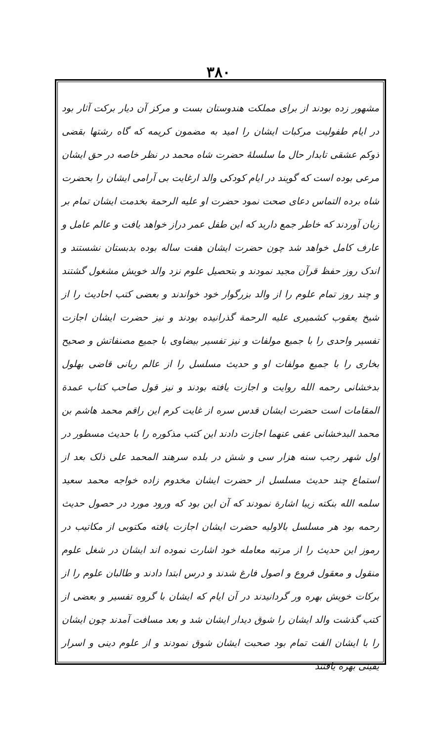۳۸۰
مشهور زده بودند از برای مملکت هندوستان بست و مرکز آن دیار برکت آثار بود در ایام طفولیت مرکبات ایشان را امید به مضمون کریمه که گاه رشتها بقضی ذوکم عشقی تابدار حال ما سلسلهٔ حضرت شاه محمد در نظر خاصه در حق ایشان مرعی بوده است که گویند در ایام کودکی والد ارغایت بی آرامی ایشان را بحضرت شاه برده التماس دعای صحت نمود حضرت او علیه الرحمة بخدمت ایشان تمام بر زبان آوردند که خاطر جمع دارید که این طفل عمر دراز خواهد یافت و عالم عامل و عارف کامل خواهد شد چون حضرت ایشان هفت ساله بوده بدبستان نشستند و اندک روز حفظ قرآن مجید نمودند و بتحصیل علوم نزد والد خویش مشغول گشتند و چند روز تمام علوم را از والد بزرگوار خود خواندند و بعضی کتب احادیث را از شیخ یعقوب کشمیری علیه الرحمة گذرانیده بودند و نیز حضرت ایشان اجازت تفسیر واحدی را با جمیع مولفات و نیز تفسیر بیضاوی با جمیع مصنفاتش و صحیح بخاری را با جمیع مولفات او و حدیث مسلسل را از عالم ربانی قاضی بهلول بدخشانی رحمه الله روایت و اجازت یافته بودند و نیز قول صاحب کتاب عمدة المقامات است حضرت ایشان قدس سره از غایت کرم این راقم محمد هاشم بن محمد البدخشانی عفی عنهما اجازت دادند این کتب مذکوره را با حدیث مسطور در اول شهر رجب سنه هزار سی و شش در بلده سرهند المحمد علی ذلک بعد از استماع چند حدیث مسلسل از حضرت ایشان مخدوم زاده خواجه محمد سعید سلمه الله بنکته زیبا اشارة نمودند که آن این بود که ورود مورد در حصول حدیث رحمه بود هر مسلسل بالاولیه حضرت ایشان اجازت یافته مکتوبی از مکاتیب در رموز این حدیث را از مرتبه معامله خود اشارت نموده اند ایشان در شغل علوم منقول و معقول فروع و اصول فارغ شدند و درس ابتدا دادند و طالبان علوم را از برکات خویش بهره ور گردانیدند در آن ایام که ایشان با گروه تفسیر و بعضی از کتب گذشت والد ایشان را شوق دیدار ایشان شد و بعد مسافت آمدند چون ایشان را با ایشان الفت تمام بود صحبت ایشان شوق نمودند و از علوم دینی و اسرار یقینی بهره یافتند